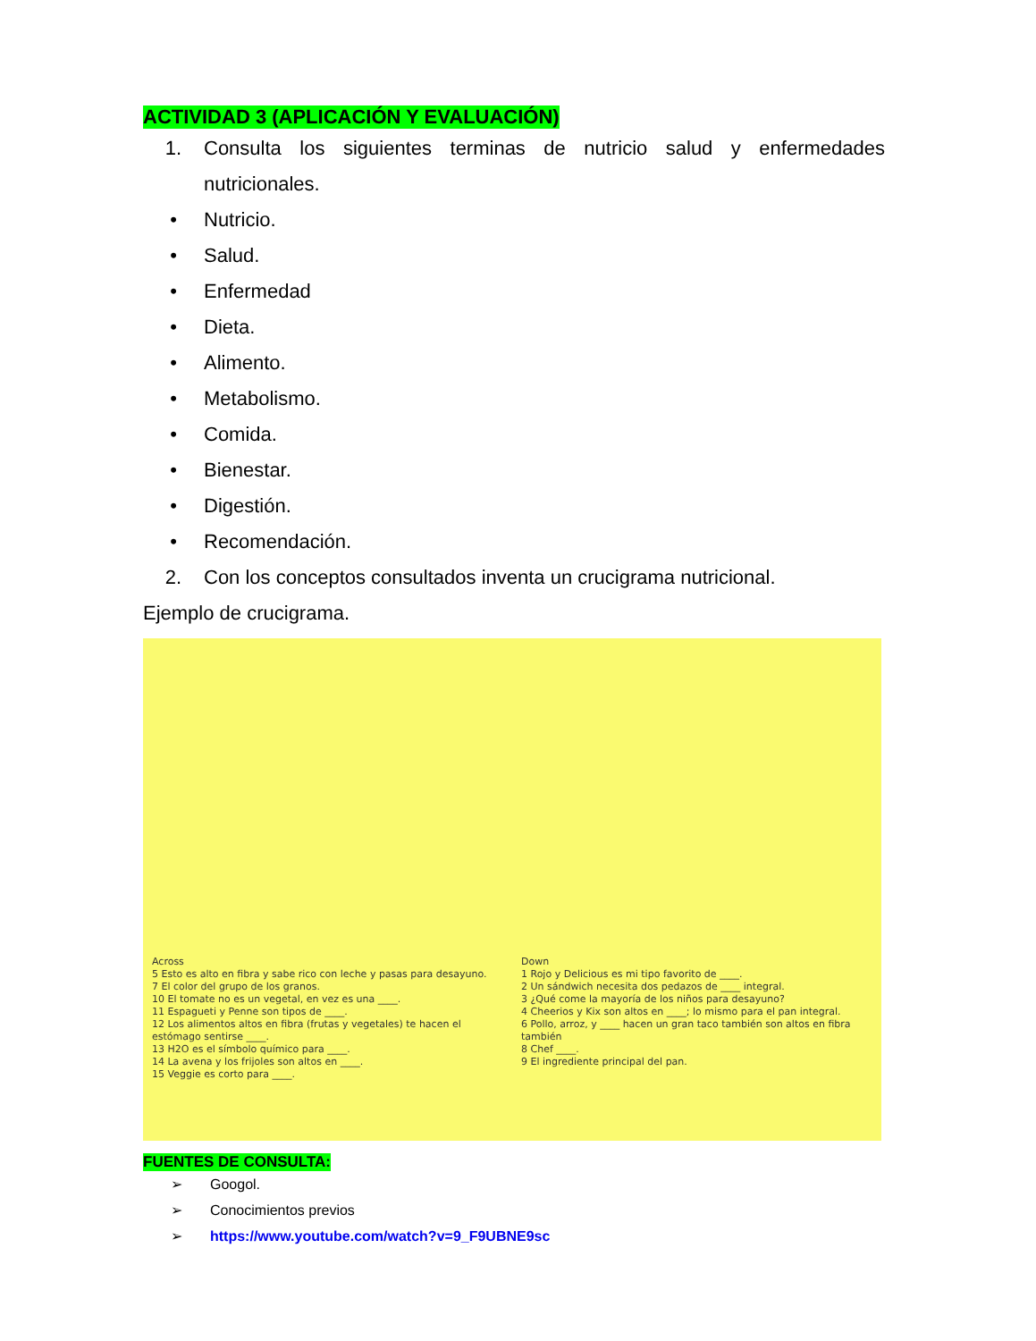ACTIVIDAD 3 (APLICACIÓN Y EVALUACIÓN)
1. Consulta los siguientes terminas de nutricio salud y enfermedades
nutricionales.
• Nutricio.
• Salud.
• Enfermedad
• Dieta.
• Alimento.
• Metabolismo.
• Comida.
• Bienestar.
• Digestión.
• Recomendación.
2. Con los conceptos consultados inventa un crucigrama nutricional.
Ejemplo de crucigrama.
Across
5 Esto es alto en fibra y sabe rico con leche y pasas para desayuno.
7 El color del grupo de los granos.
10 El tomate no es un vegetal, en vez es una ____.
11 Espagueti y Penne son tipos de ____.
12 Los alimentos altos en fibra (frutas y vegetales) te hacen el estómago sentirse ____.
13 H2O es el símbolo químico para ____.
14 La avena y los frijoles son altos en ____.
15 Veggie es corto para ____.
Down
1 Rojo y Delicious es mi tipo favorito de ____.
2 Un sándwich necesita dos pedazos de ____ integral.
3 ¿Qué come la mayoría de los niños para desayuno?
4 Cheerios y Kix son altos en ____; lo mismo para el pan integral.
6 Pollo, arroz, y ____ hacen un gran taco también son altos en fibra también
8 Chef ____.
9 El ingrediente principal del pan.
FUENTES DE CONSULTA:
➢ Googol.
➢ Conocimientos previos
➢ https://www.youtube.com/watch?v=9_F9UBNE9sc